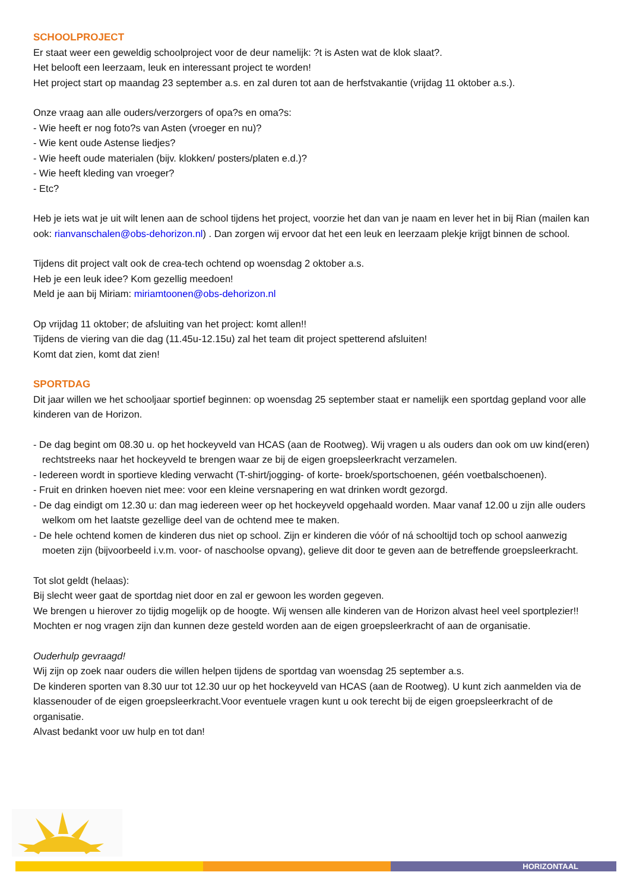SCHOOLPROJECT
Er staat weer een geweldig schoolproject voor de deur namelijk: ?t is Asten wat de klok slaat?.
Het belooft een leerzaam, leuk en interessant project te worden!
Het project start op maandag 23 september a.s. en zal duren tot aan de herfstvakantie (vrijdag 11 oktober a.s.).
Onze vraag aan alle ouders/verzorgers of opa?s en oma?s:
- Wie heeft er nog foto?s van Asten (vroeger en nu)?
- Wie kent oude Astense liedjes?
- Wie heeft oude materialen (bijv. klokken/ posters/platen e.d.)?
- Wie heeft kleding van vroeger?
- Etc?
Heb je iets wat je uit wilt lenen aan de school tijdens het project, voorzie het dan van je naam en lever het in bij Rian (mailen kan ook: rianvanschalen@obs-dehorizon.nl) . Dan zorgen wij ervoor dat het een leuk en leerzaam plekje krijgt binnen de school.
Tijdens dit project valt ook de crea-tech ochtend op woensdag 2 oktober a.s.
Heb je een leuk idee? Kom gezellig meedoen!
Meld je aan bij Miriam: miriamtoonen@obs-dehorizon.nl
Op vrijdag 11 oktober; de afsluiting van het project: komt allen!!
Tijdens de viering van die dag (11.45u-12.15u) zal het team dit project spetterend afsluiten!
Komt dat zien, komt dat zien!
SPORTDAG
Dit jaar willen we het schooljaar sportief beginnen: op woensdag 25 september staat er namelijk een sportdag gepland voor alle kinderen van de Horizon.
- De dag begint om 08.30 u. op het hockeyveld van HCAS (aan de Rootweg). Wij vragen u als ouders dan ook om uw kind(eren) rechtstreeks naar het hockeyveld te brengen waar ze bij de eigen groepsleerkracht verzamelen.
- Iedereen wordt in sportieve kleding verwacht (T-shirt/jogging- of korte- broek/sportschoenen, géén voetbalschoenen).
- Fruit en drinken hoeven niet mee: voor een kleine versnapering en wat drinken wordt gezorgd.
- De dag eindigt om 12.30 u: dan mag iedereen weer op het hockeyveld opgehaald worden. Maar vanaf 12.00 u zijn alle ouders welkom om het laatste gezellige deel van de ochtend mee te maken.
- De hele ochtend komen de kinderen dus niet op school. Zijn er kinderen die vóór of ná schooltijd toch op school aanwezig moeten zijn (bijvoorbeeld i.v.m. voor- of naschoolse opvang), gelieve dit door te geven aan de betreffende groepsleerkracht.
Tot slot geldt (helaas):
Bij slecht weer gaat de sportdag niet door en zal er gewoon les worden gegeven.
We brengen u hierover zo tijdig mogelijk op de hoogte. Wij wensen alle kinderen van de Horizon alvast heel veel sportplezier!! Mochten er nog vragen zijn dan kunnen deze gesteld worden aan de eigen groepsleerkracht of aan de organisatie.
Ouderhulp gevraagd!
Wij zijn op zoek naar ouders die willen helpen tijdens de sportdag van woensdag 25 september a.s.
De kinderen sporten van 8.30 uur tot 12.30 uur op het hockeyveld van HCAS (aan de Rootweg). U kunt zich aanmelden via de klassenouder of de eigen groepsleerkracht.Voor eventuele vragen kunt u ook terecht bij de eigen groepsleerkracht of de organisatie.
Alvast bedankt voor uw hulp en tot dan!
HORIZONTAAL